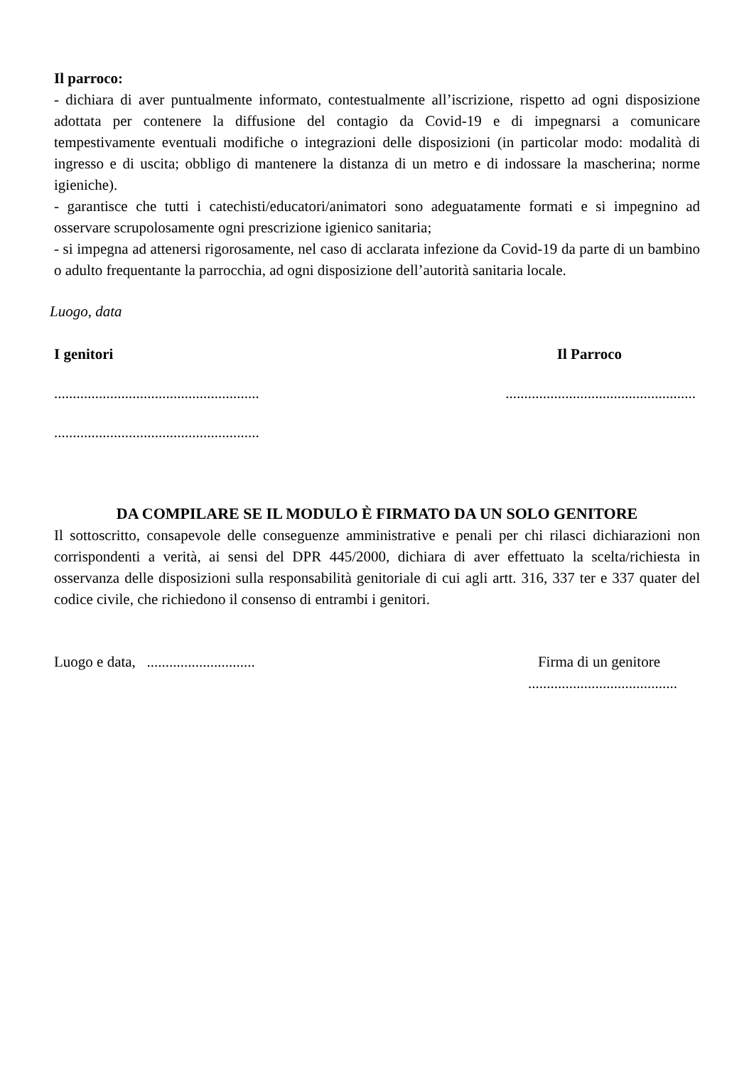Il parroco:
- dichiara di aver puntualmente informato, contestualmente all’iscrizione, rispetto ad ogni disposizione adottata per contenere la diffusione del contagio da Covid-19 e di impegnarsi a comunicare tempestivamente eventuali modifiche o integrazioni delle disposizioni (in particolar modo: modalità di ingresso e di uscita; obbligo di mantenere la distanza di un metro e di indossare la mascherina; norme igieniche).
- garantisce che tutti i catechisti/educatori/animatori sono adeguatamente formati e si impegnino ad osservare scrupolosamente ogni prescrizione igienico sanitaria;
- si impegna ad attenersi rigorosamente, nel caso di acclarata infezione da Covid-19 da parte di un bambino o adulto frequentante la parrocchia, ad ogni disposizione dell’autorità sanitaria locale.
Luogo, data
I genitori Il Parroco
..........................................................................................................
.......................................................
DA COMPILARE SE IL MODULO È FIRMATO DA UN SOLO GENITORE
Il sottoscritto, consapevole delle conseguenze amministrative e penali per chi rilasci dichiarazioni non corrispondenti a verità, ai sensi del DPR 445/2000, dichiara di aver effettuato la scelta/richiesta in osservanza delle disposizioni sulla responsabilità genitoriale di cui agli artt. 316, 337 ter e 337 quater del codice civile, che richiedono il consenso di entrambi i genitori.
Luogo e data, ............................. Firma di un genitore
........................................